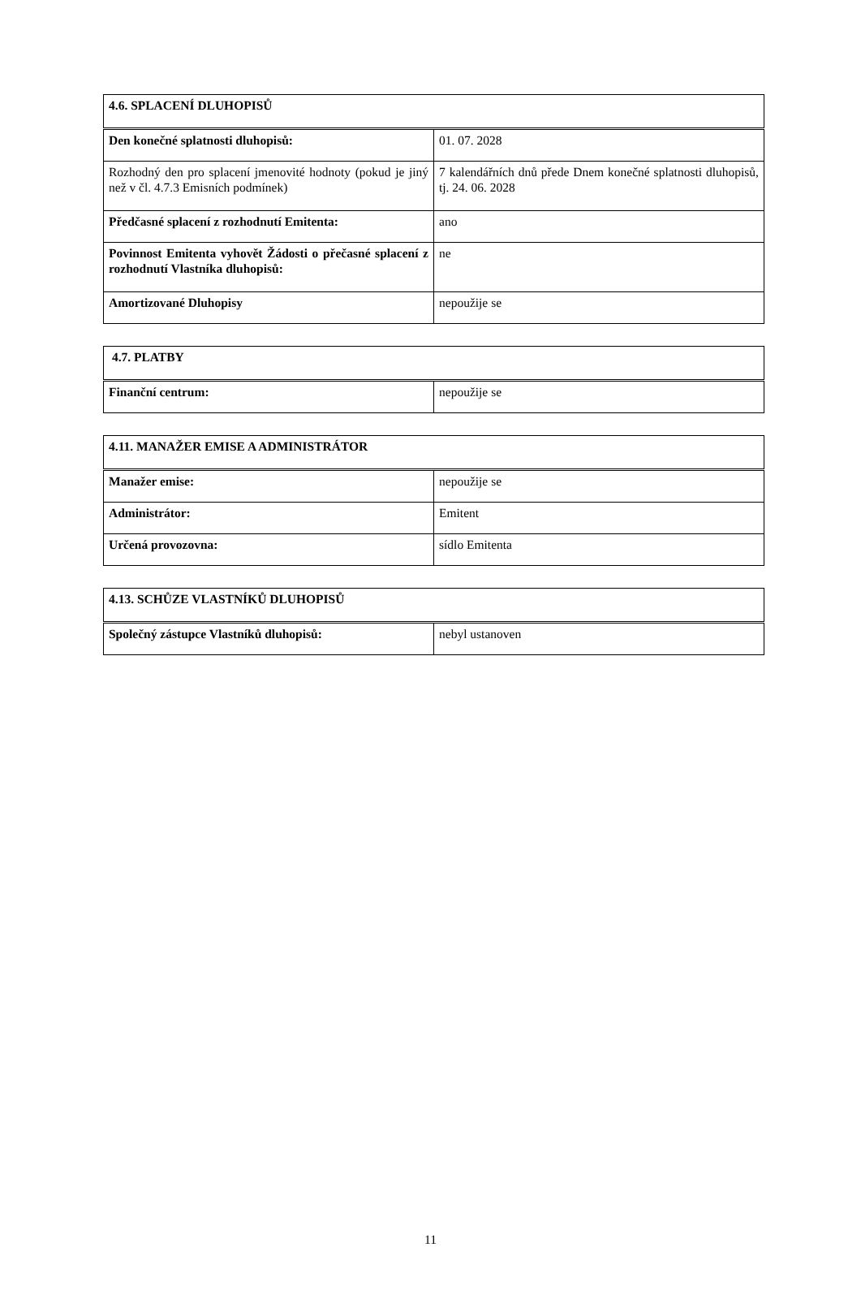| 4.6. SPLACENÍ DLUHOPISŮ | |
| --- | --- |
| Den konečné splatnosti dluhopisů: | 01. 07. 2028 |
| Rozhodný den pro splacení jmenovité hodnoty (pokud je jiný než v čl. 4.7.3 Emisních podmínek) | 7 kalendářních dnů přede Dnem konečné splatnosti dluhopisů, tj. 24. 06. 2028 |
| Předčasné splacení z rozhodnutí Emitenta: | ano |
| Povinnost Emitenta vyhovět Žádosti o přečasné splacení z rozhodnutí Vlastníka dluhopisů: | ne |
| Amortizované Dluhopisy | nepoužije se |
| 4.7. PLATBY | |
| --- | --- |
| Finanční centrum: | nepoužije se |
| 4.11. MANAŽER EMISE A ADMINISTRÁTOR | |
| --- | --- |
| Manažer emise: | nepoužije se |
| Administrátor: | Emitent |
| Určená provozovna: | sídlo Emitenta |
| 4.13. SCHŮZE VLASTNÍKŮ DLUHOPISŮ | |
| --- | --- |
| Společný zástupce Vlastníků dluhopisů: | nebyl ustanoven |
11